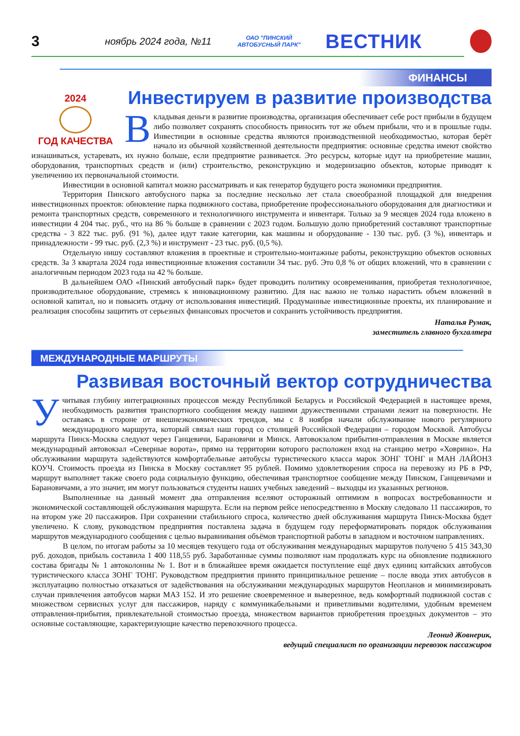3
ноябрь 2024 года, №11
ОАО "ПИНСКИЙ АВТОБУСНЫЙ ПАРК"
ВЕСТНИК
ФИНАНСЫ
Инвестируем в развитие производства
2024
ГОД КАЧЕСТВА
Вкладывая деньги в развитие производства, организация обеспечивает себе рост прибыли в будущем либо позволяет сохранять способность приносить тот же объем прибыли, что и в прошлые годы. Инвестиции в основные средства являются производственной необходимостью, которая берёт начало из обычной хозяйственной деятельности предприятия: основные средства имеют свойство изнашиваться, устаревать, их нужно больше, если предприятие развивается. Это ресурсы, которые идут на приобретение машин, оборудования, транспортных средств и (или) строительство, реконструкцию и модернизацию объектов, которые приводят к увеличению их первоначальной стоимости.
Инвестиции в основной капитал можно рассматривать и как генератор будущего роста экономики предприятия.
Территория Пинского автобусного парка за последние несколько лет стала своеобразной площадкой для внедрения инвестиционных проектов: обновление парка подвижного состава, приобретение профессионального оборудования для диагностики и ремонта транспортных средств, современного и технологичного инструмента и инвентаря. Только за 9 месяцев 2024 года вложено в инвестиции 4 204 тыс. руб., что на 86 % больше в сравнении с 2023 годом. Большую долю приобретений составляют транспортные средства - 3 822 тыс. руб. (91 %), далее идут такие категории, как машины и оборудование - 130 тыс. руб. (3 %), инвентарь и принадлежности - 99 тыс. руб. (2,3 %) и инструмент - 23 тыс. руб. (0,5 %).
Отдельную нишу составляют вложения в проектные и строительно-монтажные работы, реконструкцию объектов основных средств. За 3 квартала 2024 года инвестиционные вложения составили 34 тыс. руб. Это 0,8 % от общих вложений, что в сравнении с аналогичным периодом 2023 года на 42 % больше.
В дальнейшем ОАО «Пинский автобусный парк» будет проводить политику осовременивания, приобретая технологичное, производительное оборудование, стремясь к инновационному развитию. Для нас важно не только нарастить объем вложений в основной капитал, но и повысить отдачу от использования инвестиций. Продуманные инвестиционные проекты, их планирование и реализация способны защитить от серьезных финансовых просчетов и сохранить устойчивость предприятия.
Наталья Румак,
заместитель главного бухгалтера
МЕЖДУНАРОДНЫЕ МАРШРУТЫ
Развивая восточный вектор сотрудничества
Учитывая глубину интеграционных процессов между Республикой Беларусь и Российской Федерацией в настоящее время, необходимость развития транспортного сообщения между нашими дружественными странами лежит на поверхности. Не оставаясь в стороне от внешнеэкономических трендов, мы с 8 ноября начали обслуживание нового регулярного международного маршрута, который связал наш город со столицей Российской Федерации – городом Москвой. Автобусы маршрута Пинск-Москва следуют через Ганцевичи, Барановичи и Минск. Автовокзалом прибытия-отправления в Москве является международный автовокзал «Северные ворота», прямо на территории которого расположен вход на станцию метро «Ховрино». На обслуживании маршрута задействуются комфортабельные автобусы туристического класса марок ЗОНГ ТОНГ и МАН ЛАЙОНЗ КОУЧ. Стоимость проезда из Пинска в Москву составляет 95 рублей. Помимо удовлетворения спроса на перевозку из РБ в РФ, маршрут выполняет также своего рода социальную функцию, обеспечивая транспортное сообщение между Пинском, Ганцевичами и Барановичами, а это значит, им могут пользоваться студенты наших учебных заведений – выходцы из указанных регионов.
Выполненные на данный момент два отправления вселяют осторожный оптимизм в вопросах востребованности и экономической составляющей обслуживания маршрута. Если на первом рейсе непосредственно в Москву следовало 11 пассажиров, то на втором уже 20 пассажиров. При сохранении стабильного спроса, количество дней обслуживания маршрута Пинск-Москва будет увеличено. К слову, руководством предприятия поставлена задача в будущем году переформатировать порядок обслуживания маршрутов международного сообщения с целью выравнивания объёмов транспортной работы в западном и восточном направлениях.
В целом, по итогам работы за 10 месяцев текущего года от обслуживания международных маршрутов получено 5 415 343,30 руб. доходов, прибыль составила 1 400 118,55 руб. Заработанные суммы позволяют нам продолжать курс на обновление подвижного состава бригады № 1 автоколонны № 1. Вот и в ближайшее время ожидается поступление ещё двух единиц китайских автобусов туристического класса ЗОНГ ТОНГ. Руководством предприятия принято принципиальное решение – после ввода этих автобусов в эксплуатацию полностью отказаться от задействования на обслуживании международных маршрутов Неопланов и минимизировать случаи привлечения автобусов марки МАЗ 152. И это решение своевременное и выверенное, ведь комфортный подвижной состав с множеством сервисных услуг для пассажиров, наряду с коммуникабельными и приветливыми водителями, удобным временем отправления-прибытия, привлекательной стоимостью проезда, множеством вариантов приобретения проездных документов – это основные составляющие, характеризующие качество перевозочного процесса.
Леонид Жовнерик,
ведущий специалист по организации перевозок пассажиров